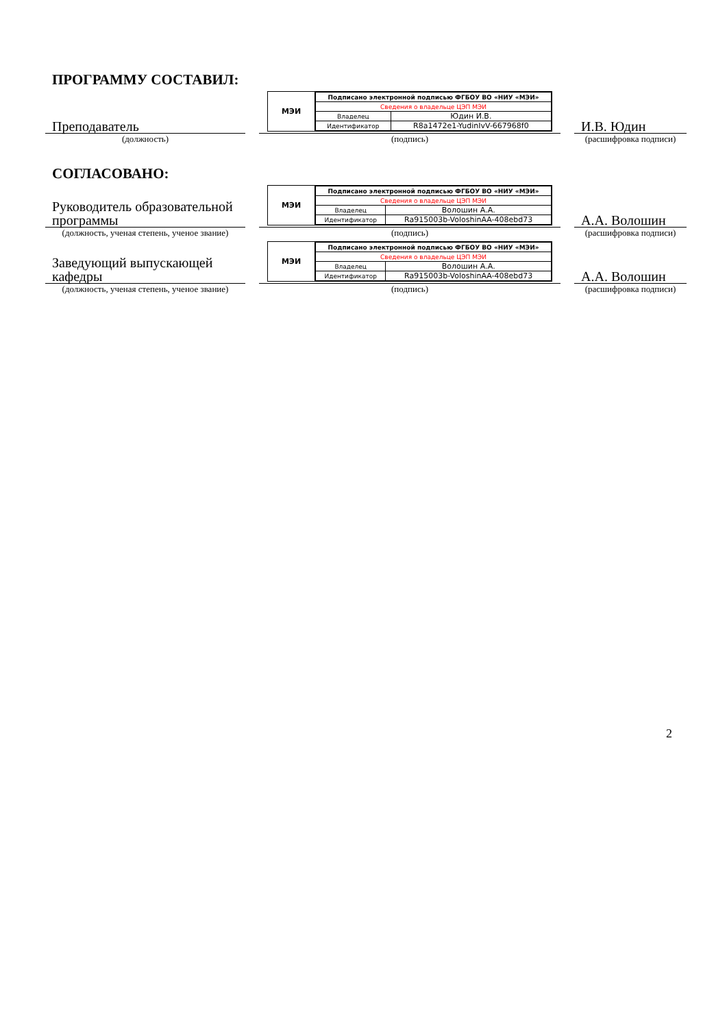ПРОГРАММУ СОСТАВИЛ:
Преподаватель
(должность)
МЭИ
| Подписано электронной подписью ФГБОУ ВО «НИУ «МЭИ» | |
| Сведения о владельце ЦЭП МЭИ | |
| Владелец | Юдин И.В. |
| Идентификатор | R8a1472e1-YudinIvV-667968f0 |
(подпись)
И.В. Юдин
(расшифровка подписи)
СОГЛАСОВАНО:
Руководитель образовательной программы
(должность, ученая степень, ученое звание)
МЭИ
| Подписано электронной подписью ФГБОУ ВО «НИУ «МЭИ» | |
| Сведения о владельце ЦЭП МЭИ | |
| Владелец | Волошин А.А. |
| Идентификатор | Ra915003b-VoloshinAA-408ebd73 |
(подпись)
А.А. Волошин
(расшифровка подписи)
Заведующий выпускающей кафедры
(должность, ученая степень, ученое звание)
МЭИ
| Подписано электронной подписью ФГБОУ ВО «НИУ «МЭИ» | |
| Сведения о владельце ЦЭП МЭИ | |
| Владелец | Волошин А.А. |
| Идентификатор | Ra915003b-VoloshinAA-408ebd73 |
(подпись)
А.А. Волошин
(расшифровка подписи)
2